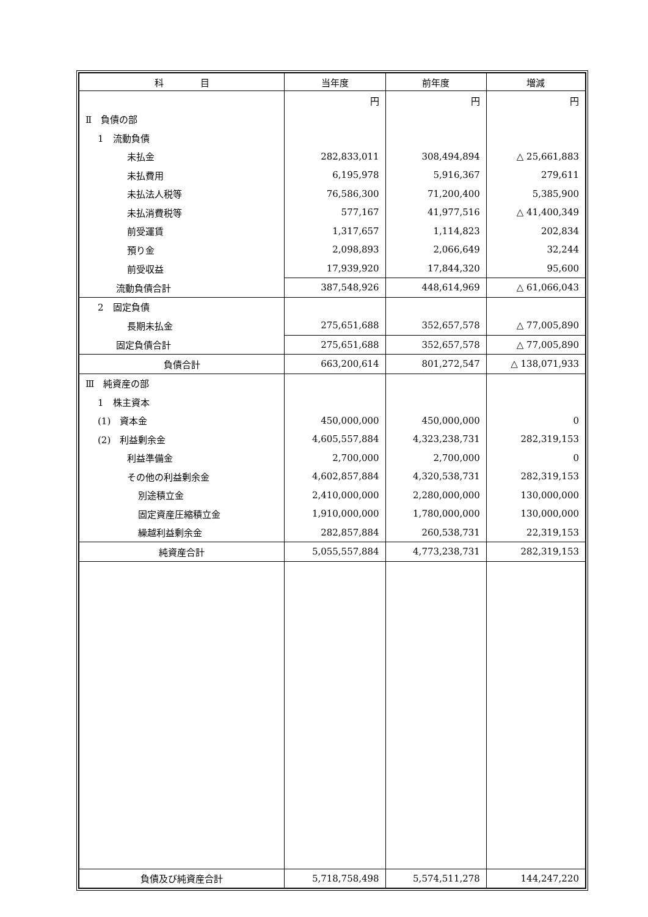| 科 目 | 当年度 | 前年度 | 増減 |
| --- | --- | --- | --- |
| | 円 | 円 | 円 |
| Ⅱ 負債の部 | | | |
| 1 流動負債 | | | |
| 未払金 | 282,833,011 | 308,494,894 | △ 25,661,883 |
| 未払費用 | 6,195,978 | 5,916,367 | 279,611 |
| 未払法人税等 | 76,586,300 | 71,200,400 | 5,385,900 |
| 未払消費税等 | 577,167 | 41,977,516 | △ 41,400,349 |
| 前受運賃 | 1,317,657 | 1,114,823 | 202,834 |
| 預り金 | 2,098,893 | 2,066,649 | 32,244 |
| 前受収益 | 17,939,920 | 17,844,320 | 95,600 |
| 流動負債合計 | 387,548,926 | 448,614,969 | △ 61,066,043 |
| 2 固定負債 | | | |
| 長期未払金 | 275,651,688 | 352,657,578 | △ 77,005,890 |
| 固定負債合計 | 275,651,688 | 352,657,578 | △ 77,005,890 |
| 負債合計 | 663,200,614 | 801,272,547 | △ 138,071,933 |
| Ⅲ 純資産の部 | | | |
| 1 株主資本 | | | |
| (1) 資本金 | 450,000,000 | 450,000,000 | 0 |
| (2) 利益剰余金 | 4,605,557,884 | 4,323,238,731 | 282,319,153 |
| 利益準備金 | 2,700,000 | 2,700,000 | 0 |
| その他の利益剰余金 | 4,602,857,884 | 4,320,538,731 | 282,319,153 |
| 別途積立金 | 2,410,000,000 | 2,280,000,000 | 130,000,000 |
| 固定資産圧縮積立金 | 1,910,000,000 | 1,780,000,000 | 130,000,000 |
| 繰越利益剰余金 | 282,857,884 | 260,538,731 | 22,319,153 |
| 純資産合計 | 5,055,557,884 | 4,773,238,731 | 282,319,153 |
| 負債及び純資産合計 | 5,718,758,498 | 5,574,511,278 | 144,247,220 |